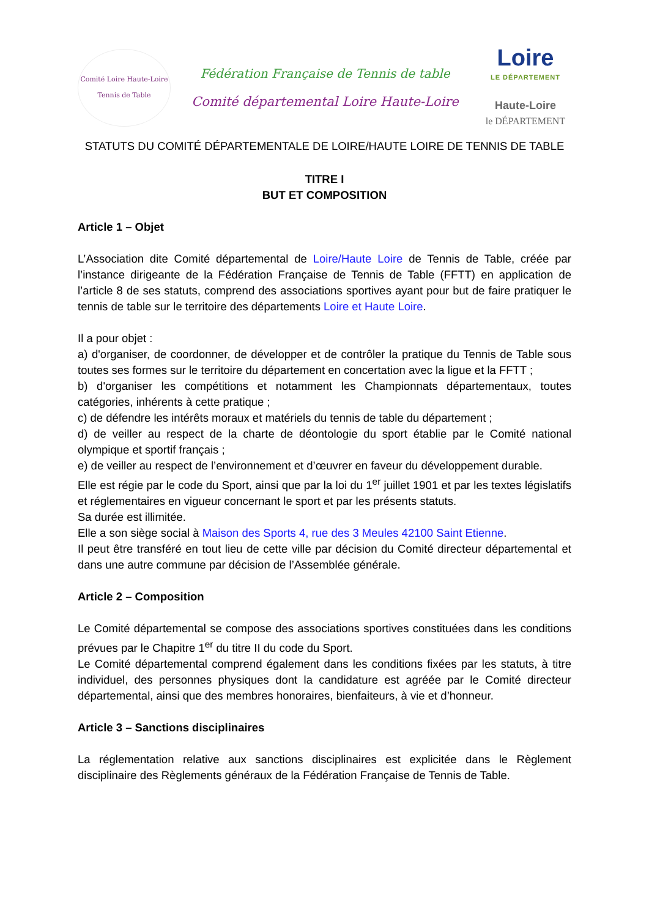Comité Loire Haute-Loire
Tennis de Table
Fédération Française de Tennis de table
Comité départemental Loire Haute-Loire
Loire
LE DÉPARTEMENT
Haute-Loire
le DÉPARTEMENT
STATUTS DU COMITÉ DÉPARTEMENTALE DE LOIRE/HAUTE LOIRE DE TENNIS DE TABLE
TITRE I
BUT ET COMPOSITION
Article 1 – Objet
L’Association dite Comité départemental de Loire/Haute Loire de Tennis de Table, créée par l’instance dirigeante de la Fédération Française de Tennis de Table (FFTT) en application de l’article 8 de ses statuts, comprend des associations sportives ayant pour but de faire pratiquer le tennis de table sur le territoire des départements Loire et Haute Loire.
Il a pour objet :
a) d'organiser, de coordonner, de développer et de contrôler la pratique du Tennis de Table sous toutes ses formes sur le territoire du département en concertation avec la ligue et la FFTT ;
b) d'organiser les compétitions et notamment les Championnats départementaux, toutes catégories, inhérents à cette pratique ;
c) de défendre les intérêts moraux et matériels du tennis de table du département ;
d) de veiller au respect de la charte de déontologie du sport établie par le Comité national olympique et sportif français ;
e) de veiller au respect de l’environnement et d’œuvrer en faveur du développement durable.
Elle est régie par le code du Sport, ainsi que par la loi du 1<sup>er</sup> juillet 1901 et par les textes législatifs et réglementaires en vigueur concernant le sport et par les présents statuts.
Sa durée est illimitée.
Elle a son siège social à Maison des Sports 4, rue des 3 Meules 42100 Saint Etienne.
Il peut être transféré en tout lieu de cette ville par décision du Comité directeur départemental et dans une autre commune par décision de l’Assemblée générale.
Article 2 – Composition
Le Comité départemental se compose des associations sportives constituées dans les conditions prévues par le Chapitre 1<sup>er</sup> du titre II du code du Sport.
Le Comité départemental comprend également dans les conditions fixées par les statuts, à titre individuel, des personnes physiques dont la candidature est agréée par le Comité directeur départemental, ainsi que des membres honoraires, bienfaiteurs, à vie et d’honneur.
Article 3 – Sanctions disciplinaires
La réglementation relative aux sanctions disciplinaires est explicitée dans le Règlement disciplinaire des Règlements généraux de la Fédération Française de Tennis de Table.